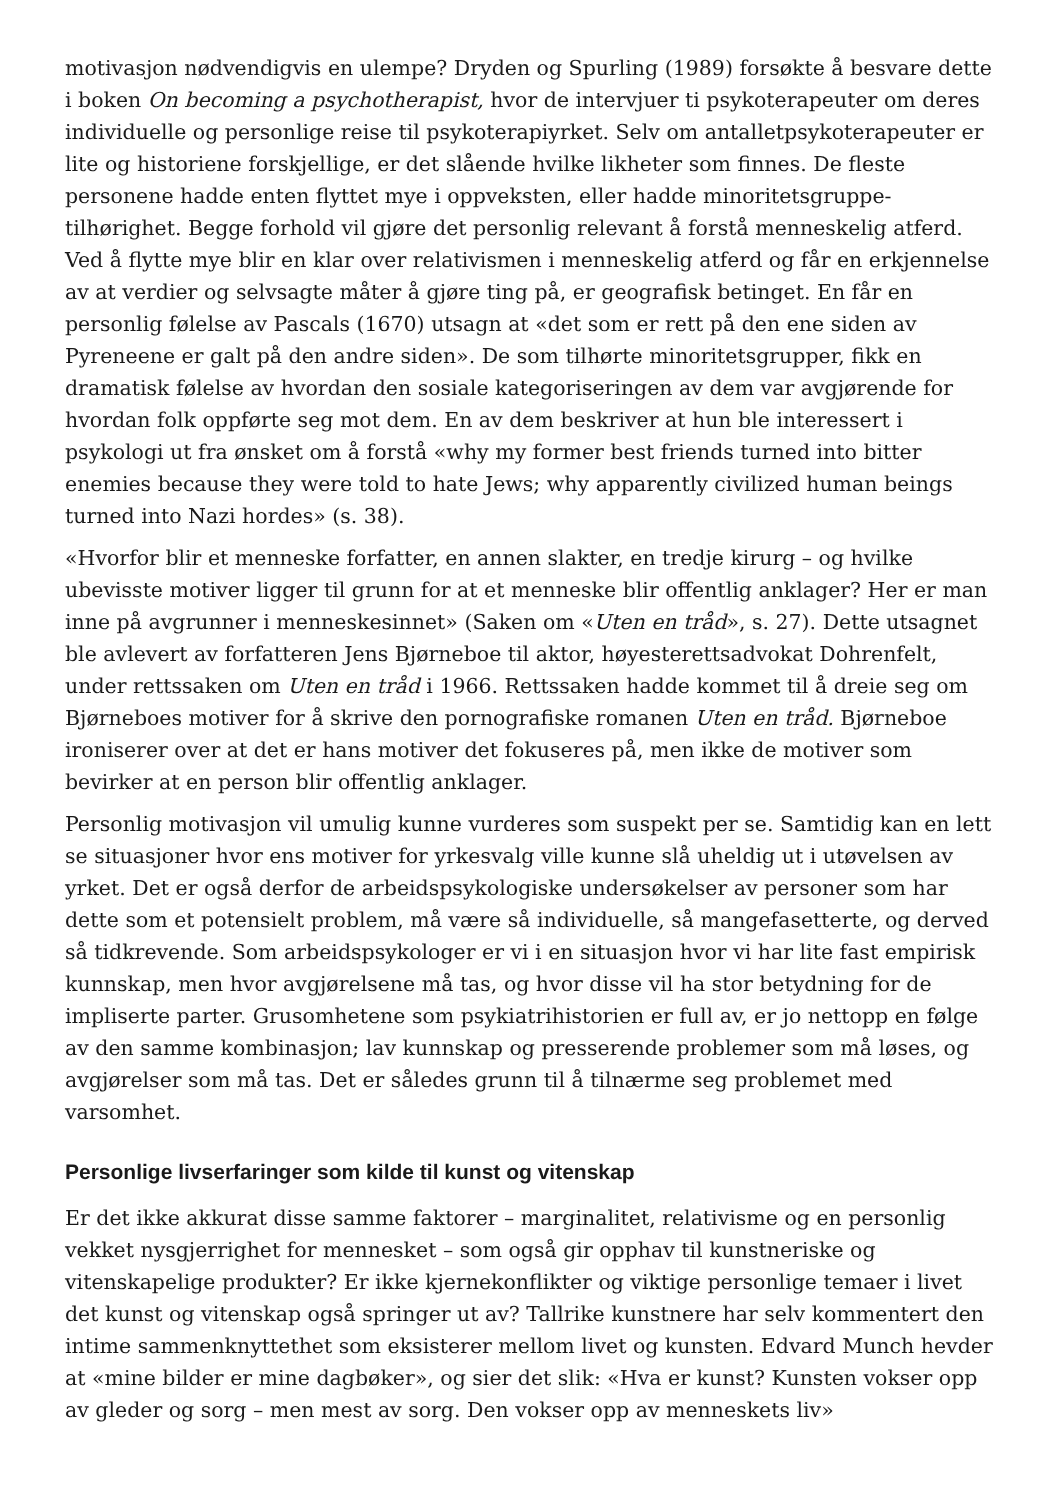motivasjon nødvendigvis en ulempe? Dryden og Spurling (1989) forsøkte å besvare dette i boken On becoming a psychotherapist, hvor de intervjuer ti psykoterapeuter om deres individuelle og personlige reise til psykoterapiyrket. Selv om antalletpsykoterapeuter er lite og historiene forskjellige, er det slående hvilke likheter som finnes. De fleste personene hadde enten flyttet mye i oppveksten, eller hadde minoritetsgruppe-tilhørighet. Begge forhold vil gjøre det personlig relevant å forstå menneskelig atferd. Ved å flytte mye blir en klar over relativismen i menneskelig atferd og får en erkjennelse av at verdier og selvsagte måter å gjøre ting på, er geografisk betinget. En får en personlig følelse av Pascals (1670) utsagn at «det som er rett på den ene siden av Pyreneene er galt på den andre siden». De som tilhørte minoritetsgrupper, fikk en dramatisk følelse av hvordan den sosiale kategoriseringen av dem var avgjørende for hvordan folk oppførte seg mot dem. En av dem beskriver at hun ble interessert i psykologi ut fra ønsket om å forstå «why my former best friends turned into bitter enemies because they were told to hate Jews; why apparently civilized human beings turned into Nazi hordes» (s. 38).
«Hvorfor blir et menneske forfatter, en annen slakter, en tredje kirurg – og hvilke ubevisste motiver ligger til grunn for at et menneske blir offentlig anklager? Her er man inne på avgrunner i menneskesinnet» (Saken om «Uten en tråd», s. 27). Dette utsagnet ble avlevert av forfatteren Jens Bjørneboe til aktor, høyesterettsadvokat Dohrenfelt, under rettssaken om Uten en tråd i 1966. Rettssaken hadde kommet til å dreie seg om Bjørneboes motiver for å skrive den pornografiske romanen Uten en tråd. Bjørneboe ironiserer over at det er hans motiver det fokuseres på, men ikke de motiver som bevirker at en person blir offentlig anklager.
Personlig motivasjon vil umulig kunne vurderes som suspekt per se. Samtidig kan en lett se situasjoner hvor ens motiver for yrkesvalg ville kunne slå uheldig ut i utøvelsen av yrket. Det er også derfor de arbeidspsykologiske undersøkelser av personer som har dette som et potensielt problem, må være så individuelle, så mangefasetterte, og derved så tidkrevende. Som arbeidspsykologer er vi i en situasjon hvor vi har lite fast empirisk kunnskap, men hvor avgjørelsene må tas, og hvor disse vil ha stor betydning for de impliserte parter. Grusomhetene som psykiatrihistorien er full av, er jo nettopp en følge av den samme kombinasjon; lav kunnskap og presserende problemer som må løses, og avgjørelser som må tas. Det er således grunn til å tilnærme seg problemet med varsomhet.
Personlige livserfaringer som kilde til kunst og vitenskap
Er det ikke akkurat disse samme faktorer – marginalitet, relativisme og en personlig vekket nysgjerrighet for mennesket – som også gir opphav til kunstneriske og vitenskapelige produkter? Er ikke kjernekonflikter og viktige personlige temaer i livet det kunst og vitenskap også springer ut av? Tallrike kunstnere har selv kommentert den intime sammenknyttethet som eksisterer mellom livet og kunsten. Edvard Munch hevder at «mine bilder er mine dagbøker», og sier det slik: «Hva er kunst? Kunsten vokser opp av gleder og sorg – men mest av sorg. Den vokser opp av menneskets liv»